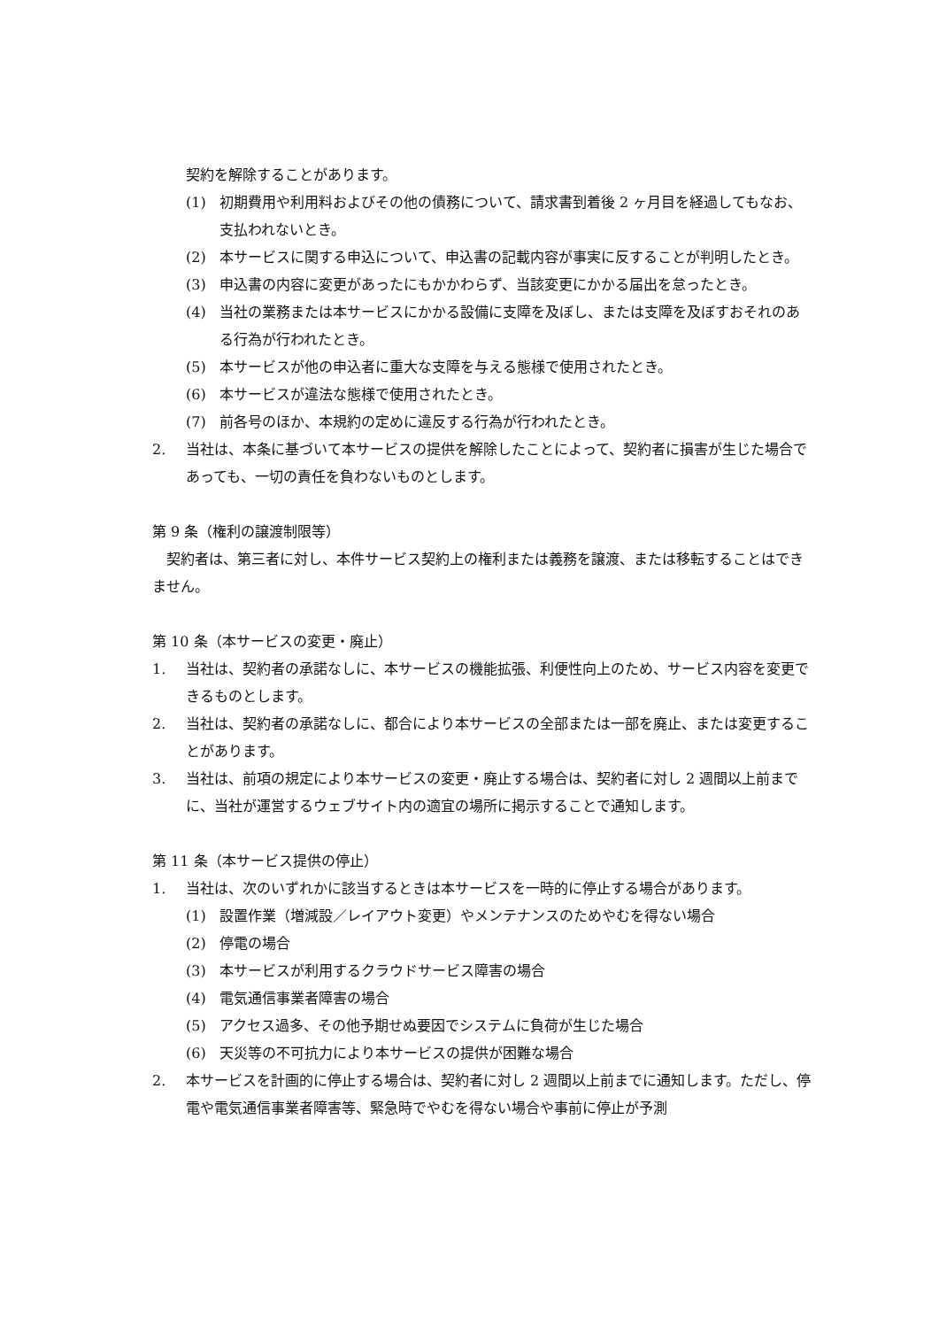契約を解除することがあります。
(1) 初期費用や利用料およびその他の債務について、請求書到着後 2 ヶ月目を経過してもなお、支払われないとき。
(2) 本サービスに関する申込について、申込書の記載内容が事実に反することが判明したとき。
(3) 申込書の内容に変更があったにもかかわらず、当該変更にかかる届出を怠ったとき。
(4) 当社の業務または本サービスにかかる設備に支障を及ぼし、または支障を及ぼすおそれのある行為が行われたとき。
(5) 本サービスが他の申込者に重大な支障を与える態様で使用されたとき。
(6) 本サービスが違法な態様で使用されたとき。
(7) 前各号のほか、本規約の定めに違反する行為が行われたとき。
2. 当社は、本条に基づいて本サービスの提供を解除したことによって、契約者に損害が生じた場合であっても、一切の責任を負わないものとします。
第 9 条（権利の譲渡制限等）
　契約者は、第三者に対し、本件サービス契約上の権利または義務を譲渡、または移転することはできません。
第 10 条（本サービスの変更・廃止）
1. 当社は、契約者の承諾なしに、本サービスの機能拡張、利便性向上のため、サービス内容を変更できるものとします。
2. 当社は、契約者の承諾なしに、都合により本サービスの全部または一部を廃止、または変更することがあります。
3. 当社は、前項の規定により本サービスの変更・廃止する場合は、契約者に対し 2 週間以上前までに、当社が運営するウェブサイト内の適宜の場所に掲示することで通知します。
第 11 条（本サービス提供の停止）
1. 当社は、次のいずれかに該当するときは本サービスを一時的に停止する場合があります。
(1) 設置作業（増減設／レイアウト変更）やメンテナンスのためやむを得ない場合
(2) 停電の場合
(3) 本サービスが利用するクラウドサービス障害の場合
(4) 電気通信事業者障害の場合
(5) アクセス過多、その他予期せぬ要因でシステムに負荷が生じた場合
(6) 天災等の不可抗力により本サービスの提供が困難な場合
2. 本サービスを計画的に停止する場合は、契約者に対し 2 週間以上前までに通知します。ただし、停電や電気通信事業者障害等、緊急時でやむを得ない場合や事前に停止が予測